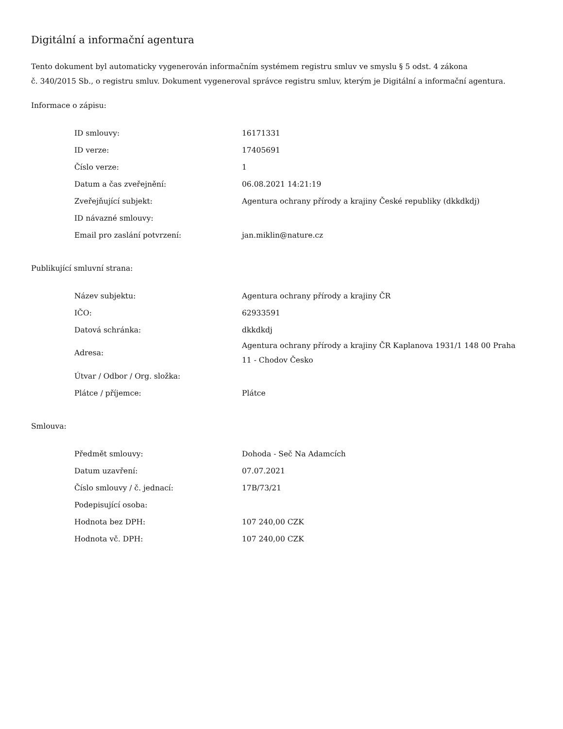Digitální a informační agentura
Tento dokument byl automaticky vygenerován informačním systémem registru smluv ve smyslu § 5 odst. 4 zákona
č. 340/2015 Sb., o registru smluv. Dokument vygeneroval správce registru smluv, kterým je Digitální a informační agentura.
Informace o zápisu:
| ID smlouvy: | 16171331 |
| ID verze: | 17405691 |
| Číslo verze: | 1 |
| Datum a čas zveřejnění: | 06.08.2021 14:21:19 |
| Zveřejňující subjekt: | Agentura ochrany přírody a krajiny České republiky (dkkdkdj) |
| ID návazné smlouvy: | |
| Email pro zaslání potvrzení: | jan.miklin@nature.cz |
Publikující smluvní strana:
| Název subjektu: | Agentura ochrany přírody a krajiny ČR |
| IČO: | 62933591 |
| Datová schránka: | dkkdkdj |
| Adresa: | Agentura ochrany přírody a krajiny ČR Kaplanova 1931/1 148 00 Praha 11 - Chodov Česko |
| Útvar / Odbor / Org. složka: | |
| Plátce / příjemce: | Plátce |
Smlouva:
| Předmět smlouvy: | Dohoda - Seč Na Adamcích |
| Datum uzavření: | 07.07.2021 |
| Číslo smlouvy / č. jednací: | 17B/73/21 |
| Podepisující osoba: | |
| Hodnota bez DPH: | 107 240,00 CZK |
| Hodnota vč. DPH: | 107 240,00 CZK |